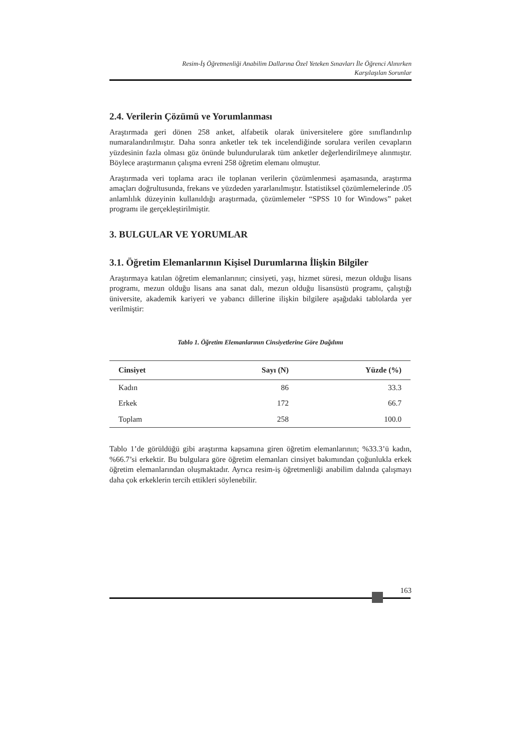Resim-İş Öğretmenliği Anabilim Dallarına Özel Yeteken Sınavları İle Öğrenci Alınırken
Karşılaşılan Sorunlar
2.4. Verilerin Çözümü ve Yorumlanması
Araştırmada geri dönen 258 anket, alfabetik olarak üniversitelere göre sınıflandırılıp numaralandırılmıştır. Daha sonra anketler tek tek incelendiğinde sorulara verilen cevapların yüzdesinin fazla olması göz önünde bulundurularak tüm anketler değerlendirilmeye alınmıştır. Böylece araştırmanın çalışma evreni 258 öğretim elemanı olmuştur.
Araştırmada veri toplama aracı ile toplanan verilerin çözümlenmesi aşamasında, araştırma amaçları doğrultusunda, frekans ve yüzdeden yararlanılmıştır. İstatistiksel çözümlemelerinde .05 anlamlılık düzeyinin kullanıldığı araştırmada, çözümlemeler “SPSS 10 for Windows” paket programı ile gerçekleştirilmiştir.
3. BULGULAR VE YORUMLAR
3.1. Öğretim Elemanlarının Kişisel Durumlarına İlişkin Bilgiler
Araştırmaya katılan öğretim elemanlarının; cinsiyeti, yaşı, hizmet süresi, mezun olduğu lisans programı, mezun olduğu lisans ana sanat dalı, mezun olduğu lisansüstü programı, çalıştığı üniversite, akademik kariyeri ve yabancı dillerine ilişkin bilgilere aşağıdaki tablolarda yer verilmiştir:
Tablo 1. Öğretim Elemanlarının Cinsiyetlerine Göre Dağılımı
| Cinsiyet | Sayı (N) | Yüzde (%) |
| --- | --- | --- |
| Kadın | 86 | 33.3 |
| Erkek | 172 | 66.7 |
| Toplam | 258 | 100.0 |
Tablo 1’de görüldüğü gibi araştırma kapsamına giren öğretim elemanlarının; %33.3’ü kadın, %66.7’si erkektir. Bu bulgulara göre öğretim elemanları cinsiyet bakımından çoğunlukla erkek öğretim elemanlarından oluşmaktadır. Ayrıca resim-iş öğretmenliği anabilim dalında çalışmayı daha çok erkeklerin tercih ettikleri söylenebilir.
163